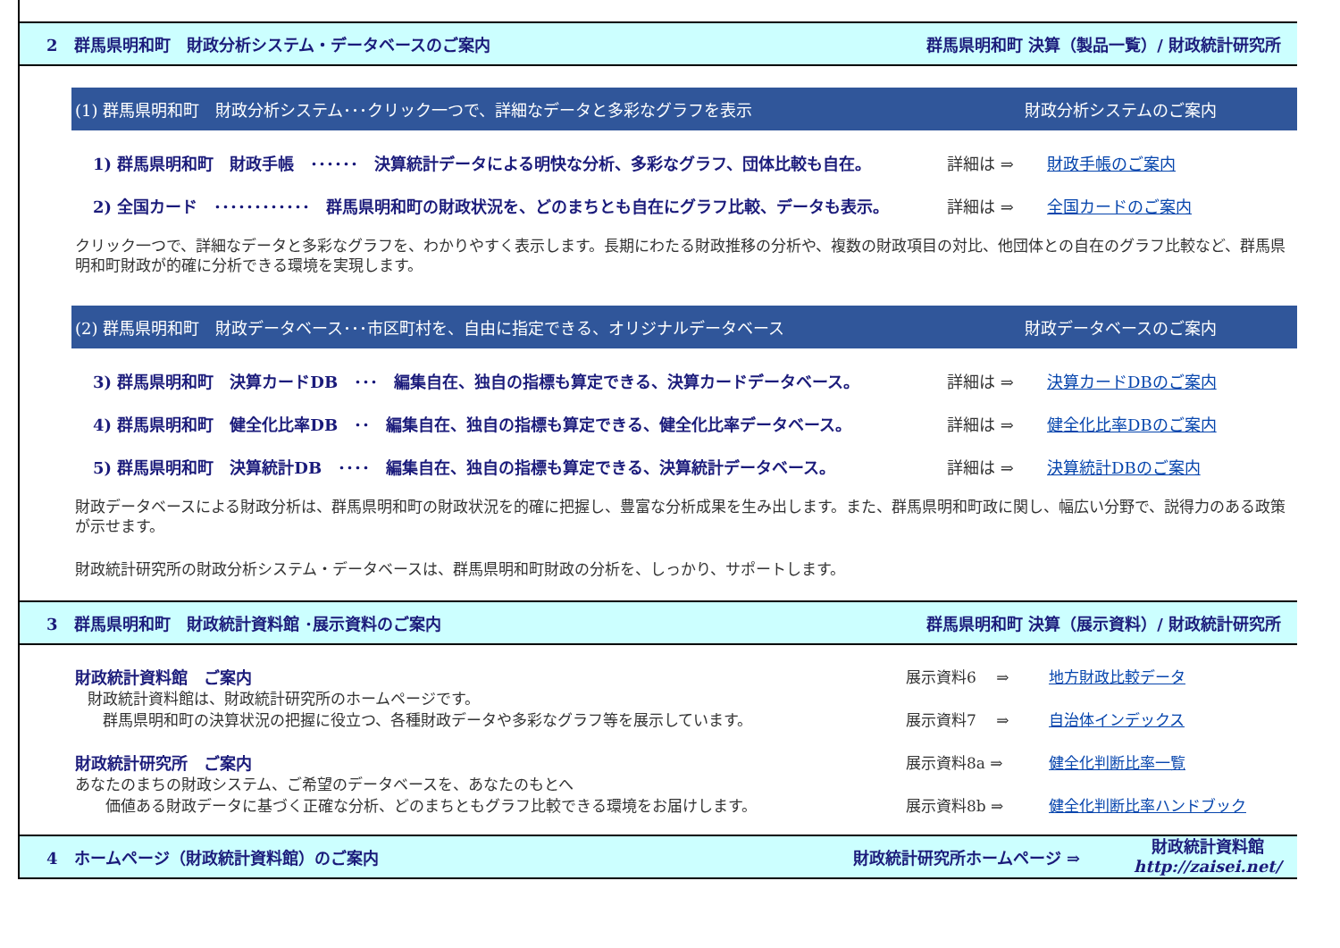2　群馬県明和町　財政分析システム・データベースのご案内 群馬県明和町 決算（製品一覧）/ 財政統計研究所
(1) 群馬県明和町　財政分析システム･･･クリック一つで、詳細なデータと多彩なグラフを表示 財政分析システムのご案内
1) 群馬県明和町　財政手帳　･･････　決算統計データによる明快な分析、多彩なグラフ、団体比較も自在。 詳細は ⇒ 財政手帳のご案内
2) 全国カード　････････････　群馬県明和町の財政状況を、どのまちとも自在にグラフ比較、データも表示。 詳細は ⇒ 全国カードのご案内
クリック一つで、詳細なデータと多彩なグラフを、わかりやすく表示します。長期にわたる財政推移の分析や、複数の財政項目の対比、他団体との自在のグラフ比較など、群馬県明和町財政が的確に分析できる環境を実現します。
(2) 群馬県明和町　財政データベース･･･市区町村を、自由に指定できる、オリジナルデータベース 財政データベースのご案内
3) 群馬県明和町　決算カードDB　･･･　編集自在、独自の指標も算定できる、決算カードデータベース。 詳細は ⇒ 決算カードDBのご案内
4) 群馬県明和町　健全化比率DB　･･　編集自在、独自の指標も算定できる、健全化比率データベース。 詳細は ⇒ 健全化比率DBのご案内
5) 群馬県明和町　決算統計DB　････　編集自在、独自の指標も算定できる、決算統計データベース。 詳細は ⇒ 決算統計DBのご案内
財政データベースによる財政分析は、群馬県明和町の財政状況を的確に把握し、豊富な分析成果を生み出します。また、群馬県明和町政に関し、幅広い分野で、説得力のある政策が示せます。
財政統計研究所の財政分析システム・データベースは、群馬県明和町財政の分析を、しっかり、サポートします。
3　群馬県明和町　財政統計資料館 ･展示資料のご案内 群馬県明和町 決算（展示資料）/ 財政統計研究所
財政統計資料館　ご案内
財政統計資料館は、財政統計研究所のホームページです。
　群馬県明和町の決算状況の把握に役立つ、各種財政データや多彩なグラフ等を展示しています。
財政統計研究所　ご案内
あなたのまちの財政システム、ご希望のデータベースを、あなたのもとへ
　　価値ある財政データに基づく正確な分析、どのまちともグラフ比較できる環境をお届けします。
展示資料6　 ⇒ 地方財政比較データ
展示資料7　 ⇒ 自治体インデックス
展示資料8a ⇒ 健全化判断比率一覧
展示資料8b ⇒ 健全化判断比率ハンドブック
4　ホームページ（財政統計資料館）のご案内 財政統計研究所ホームページ ⇒ 財政統計資料館
http://zaisei.net/